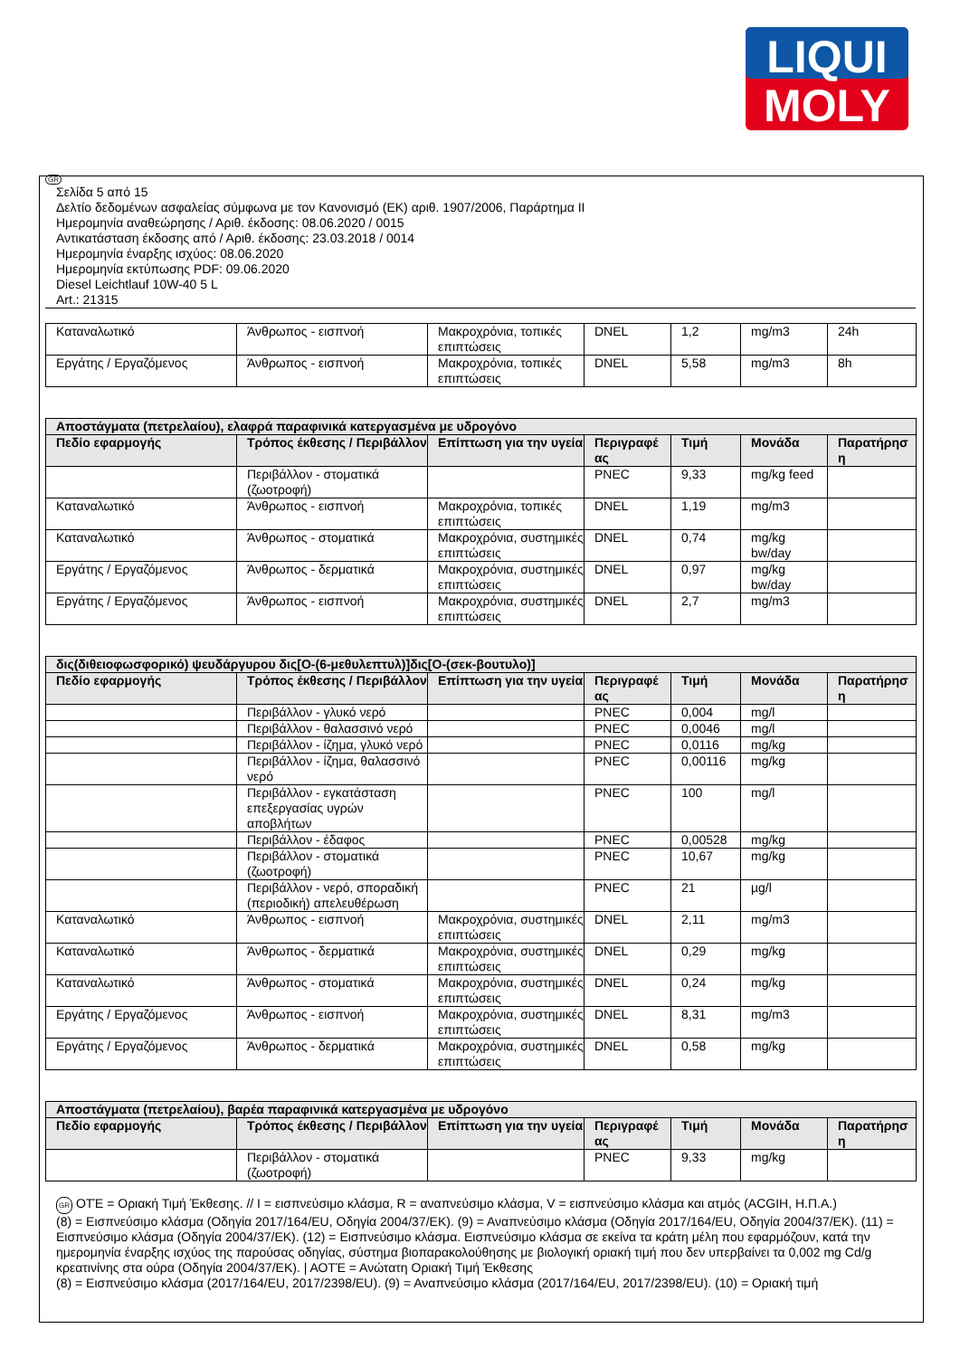LIQUI
MOLY
GR
Σελίδα 5 από 15
Δελτίο δεδομένων ασφαλείας σύμφωνα με τον Κανονισμό (ΕΚ) αριθ. 1907/2006, Παράρτημα II
Ημερομηνία αναθεώρησης / Αριθ. έκδοσης: 08.06.2020 / 0015
Αντικατάσταση έκδοσης από / Αριθ. έκδοσης: 23.03.2018 / 0014
Ημερομηνία έναρξης ισχύος: 08.06.2020
Ημερομηνία εκτύπωσης PDF: 09.06.2020
Diesel Leichtlauf 10W-40 5 L
Art.: 21315
| Καταναλωτικό | Άνθρωπος - εισπνοή | Μακροχρόνια, τοπικές επιπτώσεις | DNEL | 1,2 | mg/m3 | 24h |
| Εργάτης / Εργαζόμενος | Άνθρωπος - εισπνοή | Μακροχρόνια, τοπικές επιπτώσεις | DNEL | 5,58 | mg/m3 | 8h |
| Αποστάγματα (πετρελαίου), ελαφρά παραφινικά κατεργασμένα με υδρογόνο | | | | | | |
| --- | --- | --- | --- | --- | --- | --- |
| Πεδίο εφαρμογής | Τρόπος έκθεσης / Περιβάλλον | Επίπτωση για την υγεία | Περιγραφέ ας | Τιμή | Μονάδα | Παρατήρησ η |
| | Περιβάλλον - στοματικά (ζωοτροφή) | | PNEC | 9,33 | mg/kg feed | |
| Καταναλωτικό | Άνθρωπος - εισπνοή | Μακροχρόνια, τοπικές επιπτώσεις | DNEL | 1,19 | mg/m3 | |
| Καταναλωτικό | Άνθρωπος - στοματικά | Μακροχρόνια, συστημικές επιπτώσεις | DNEL | 0,74 | mg/kg bw/day | |
| Εργάτης / Εργαζόμενος | Άνθρωπος - δερματικά | Μακροχρόνια, συστημικές επιπτώσεις | DNEL | 0,97 | mg/kg bw/day | |
| Εργάτης / Εργαζόμενος | Άνθρωπος - εισπνοή | Μακροχρόνια, συστημικές επιπτώσεις | DNEL | 2,7 | mg/m3 | |
| δις(διθειοφωσφορικό) ψευδάργυρου δις[O-(6-μεθυλεπτυλ)]δις[O-(σεκ-βουτυλο)] | | | | | | |
| --- | --- | --- | --- | --- | --- | --- |
| Πεδίο εφαρμογής | Τρόπος έκθεσης / Περιβάλλον | Επίπτωση για την υγεία | Περιγραφέ ας | Τιμή | Μονάδα | Παρατήρησ η |
| | Περιβάλλον - γλυκό νερό | | PNEC | 0,004 | mg/l | |
| | Περιβάλλον - θαλασσινό νερό | | PNEC | 0,0046 | mg/l | |
| | Περιβάλλον - ίζημα, γλυκό νερό | | PNEC | 0,0116 | mg/kg | |
| | Περιβάλλον - ίζημα, θαλασσινό νερό | | PNEC | 0,00116 | mg/kg | |
| | Περιβάλλον - εγκατάσταση επεξεργασίας υγρών αποβλήτων | | PNEC | 100 | mg/l | |
| | Περιβάλλον - έδαφος | | PNEC | 0,00528 | mg/kg | |
| | Περιβάλλον - στοματικά (ζωοτροφή) | | PNEC | 10,67 | mg/kg | |
| | Περιβάλλον - νερό, σποραδική (περιοδική) απελευθέρωση | | PNEC | 21 | µg/l | |
| Καταναλωτικό | Άνθρωπος - εισπνοή | Μακροχρόνια, συστημικές επιπτώσεις | DNEL | 2,11 | mg/m3 | |
| Καταναλωτικό | Άνθρωπος - δερματικά | Μακροχρόνια, συστημικές επιπτώσεις | DNEL | 0,29 | mg/kg | |
| Καταναλωτικό | Άνθρωπος - στοματικά | Μακροχρόνια, συστημικές επιπτώσεις | DNEL | 0,24 | mg/kg | |
| Εργάτης / Εργαζόμενος | Άνθρωπος - εισπνοή | Μακροχρόνια, συστημικές επιπτώσεις | DNEL | 8,31 | mg/m3 | |
| Εργάτης / Εργαζόμενος | Άνθρωπος - δερματικά | Μακροχρόνια, συστημικές επιπτώσεις | DNEL | 0,58 | mg/kg | |
| Αποστάγματα (πετρελαίου), βαρέα παραφινικά κατεργασμένα με υδρογόνο | | | | | | |
| --- | --- | --- | --- | --- | --- | --- |
| Πεδίο εφαρμογής | Τρόπος έκθεσης / Περιβάλλον | Επίπτωση για την υγεία | Περιγραφέ ας | Τιμή | Μονάδα | Παρατήρησ η |
| | Περιβάλλον - στοματικά (ζωοτροφή) | | PNEC | 9,33 | mg/kg | |
GR ΟΤΈ = Οριακή Τιμή Έκθεσης. // I = εισπνεύσιμο κλάσμα, R = αναπνεύσιμο κλάσμα, V = εισπνεύσιμο κλάσμα και ατμός (ACGIH, Η.Π.Α.)
(8) = Εισπνεύσιμο κλάσμα (Οδηγία 2017/164/EU, Οδηγία 2004/37/ΕΚ). (9) = Αναπνεύσιμο κλάσμα (Οδηγία 2017/164/EU, Οδηγία 2004/37/ΕΚ). (11) = Εισπνεύσιμο κλάσμα (Οδηγία 2004/37/ΕΚ). (12) = Εισπνεύσιμο κλάσμα. Εισπνεύσιμο κλάσμα σε εκείνα τα κράτη μέλη που εφαρμόζουν, κατά την ημερομηνία έναρξης ισχύος της παρούσας οδηγίας, σύστημα βιοπαρακολούθησης με βιολογική οριακή τιμή που δεν υπερβαίνει τα 0,002 mg Cd/g κρεατινίνης στα ούρα (Οδηγία 2004/37/ΕΚ). | ΑΟΤΈ = Ανώτατη Οριακή Τιμή Έκθεσης
(8) = Εισπνεύσιμο κλάσμα (2017/164/EU, 2017/2398/EU). (9) = Αναπνεύσιμο κλάσμα (2017/164/EU, 2017/2398/EU). (10) = Οριακή τιμή